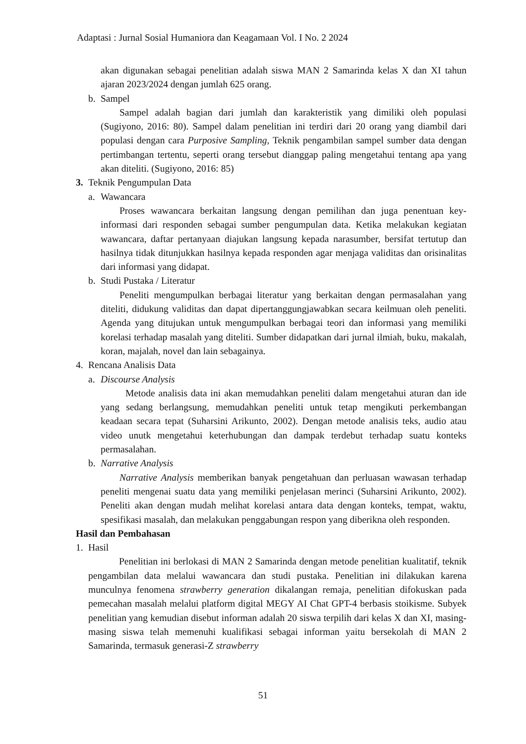Adaptasi : Jurnal Sosial Humaniora dan Keagamaan Vol. I No. 2 2024
akan digunakan sebagai penelitian adalah siswa MAN 2 Samarinda kelas X dan XI tahun ajaran 2023/2024 dengan jumlah 625 orang.
b. Sampel
Sampel adalah bagian dari jumlah dan karakteristik yang dimiliki oleh populasi (Sugiyono, 2016: 80). Sampel dalam penelitian ini terdiri dari 20 orang yang diambil dari populasi dengan cara Purposive Sampling, Teknik pengambilan sampel sumber data dengan pertimbangan tertentu, seperti orang tersebut dianggap paling mengetahui tentang apa yang akan diteliti. (Sugiyono, 2016: 85)
3. Teknik Pengumpulan Data
a. Wawancara
Proses wawancara berkaitan langsung dengan pemilihan dan juga penentuan key-informasi dari responden sebagai sumber pengumpulan data. Ketika melakukan kegiatan wawancara, daftar pertanyaan diajukan langsung kepada narasumber, bersifat tertutup dan hasilnya tidak ditunjukkan hasilnya kepada responden agar menjaga validitas dan orisinalitas dari informasi yang didapat.
b. Studi Pustaka / Literatur
Peneliti mengumpulkan berbagai literatur yang berkaitan dengan permasalahan yang diteliti, didukung validitas dan dapat dipertanggungjawabkan secara keilmuan oleh peneliti. Agenda yang ditujukan untuk mengumpulkan berbagai teori dan informasi yang memiliki korelasi terhadap masalah yang diteliti. Sumber didapatkan dari jurnal ilmiah, buku, makalah, koran, majalah, novel dan lain sebagainya.
4. Rencana Analisis Data
a. Discourse Analysis
Metode analisis data ini akan memudahkan peneliti dalam mengetahui aturan dan ide yang sedang berlangsung, memudahkan peneliti untuk tetap mengikuti perkembangan keadaan secara tepat (Suharsini Arikunto, 2002). Dengan metode analisis teks, audio atau video unutk mengetahui keterhubungan dan dampak terdebut terhadap suatu konteks permasalahan.
b. Narrative Analysis
Narrative Analysis memberikan banyak pengetahuan dan perluasan wawasan terhadap peneliti mengenai suatu data yang memiliki penjelasan merinci (Suharsini Arikunto, 2002). Peneliti akan dengan mudah melihat korelasi antara data dengan konteks, tempat, waktu, spesifikasi masalah, dan melakukan penggabungan respon yang diberikna oleh responden.
Hasil dan Pembahasan
1. Hasil
Penelitian ini berlokasi di MAN 2 Samarinda dengan metode penelitian kualitatif, teknik pengambilan data melalui wawancara dan studi pustaka. Penelitian ini dilakukan karena munculnya fenomena strawberry generation dikalangan remaja, penelitian difokuskan pada pemecahan masalah melalui platform digital MEGY AI Chat GPT-4 berbasis stoikisme. Subyek penelitian yang kemudian disebut informan adalah 20 siswa terpilih dari kelas X dan XI, masing-masing siswa telah memenuhi kualifikasi sebagai informan yaitu bersekolah di MAN 2 Samarinda, termasuk generasi-Z strawberry
51